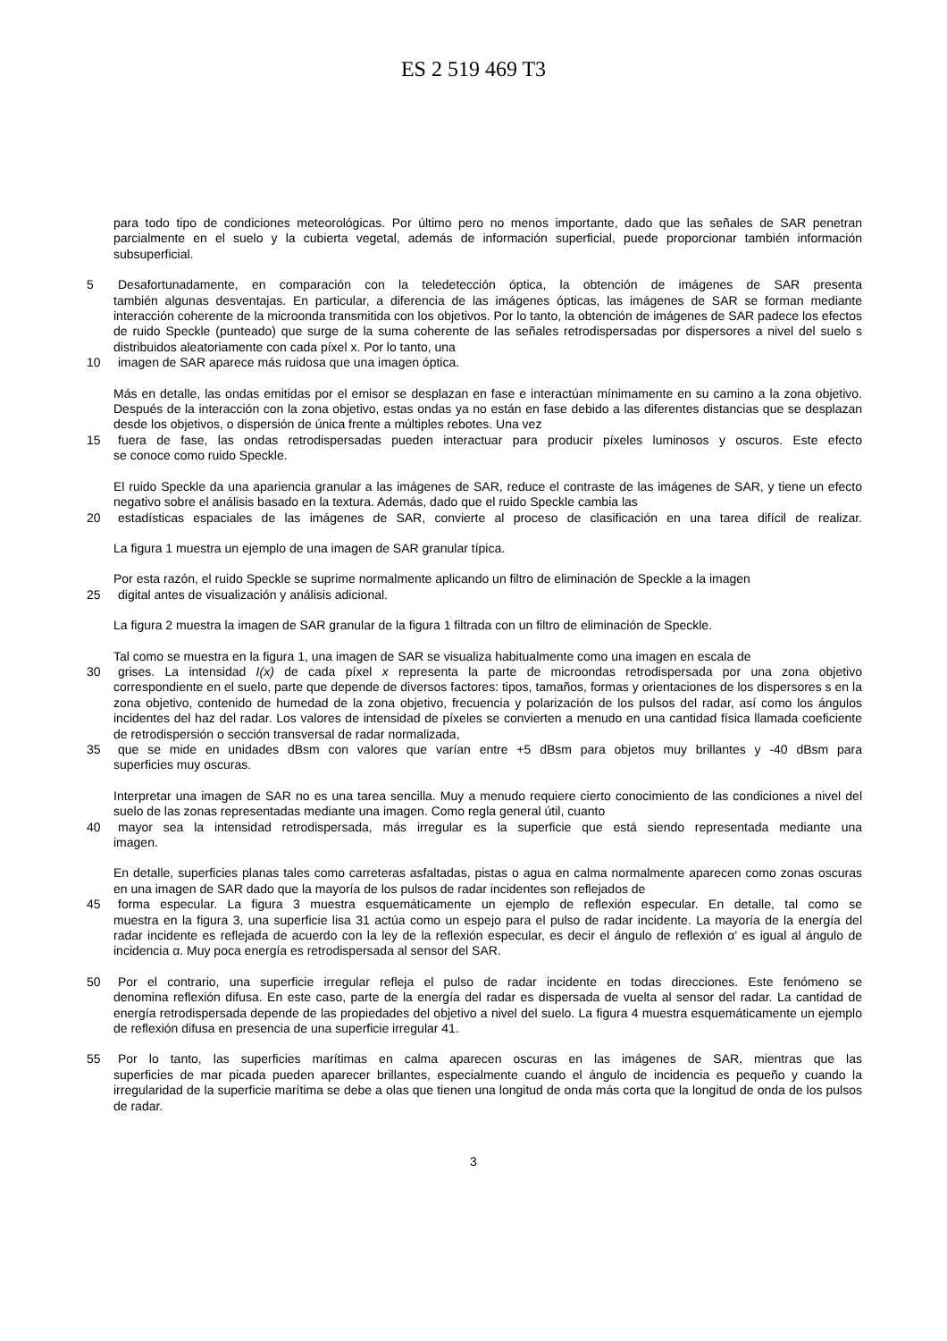ES 2 519 469 T3
para todo tipo de condiciones meteorológicas. Por último pero no menos importante, dado que las señales de SAR penetran parcialmente en el suelo y la cubierta vegetal, además de información superficial, puede proporcionar también información subsuperficial.
5 Desafortunadamente, en comparación con la teledetección óptica, la obtención de imágenes de SAR presenta
también algunas desventajas. En particular, a diferencia de las imágenes ópticas, las imágenes de SAR se forman mediante interacción coherente de la microonda transmitida con los objetivos. Por lo tanto, la obtención de imágenes de SAR padece los efectos de ruido Speckle (punteado) que surge de la suma coherente de las señales retrodispersadas por dispersores a nivel del suelo s distribuidos aleatoriamente con cada píxel x. Por lo tanto, una
10 imagen de SAR aparece más ruidosa que una imagen óptica.
Más en detalle, las ondas emitidas por el emisor se desplazan en fase e interactúan mínimamente en su camino a la zona objetivo. Después de la interacción con la zona objetivo, estas ondas ya no están en fase debido a las diferentes distancias que se desplazan desde los objetivos, o dispersión de única frente a múltiples rebotes. Una vez
15 fuera de fase, las ondas retrodispersadas pueden interactuar para producir píxeles luminosos y oscuros. Este efecto
se conoce como ruido Speckle.
El ruido Speckle da una apariencia granular a las imágenes de SAR, reduce el contraste de las imágenes de SAR, y tiene un efecto negativo sobre el análisis basado en la textura. Además, dado que el ruido Speckle cambia las
20 estadísticas espaciales de las imágenes de SAR, convierte al proceso de clasificación en una tarea difícil de realizar.
La figura 1 muestra un ejemplo de una imagen de SAR granular típica.
Por esta razón, el ruido Speckle se suprime normalmente aplicando un filtro de eliminación de Speckle a la imagen
25 digital antes de visualización y análisis adicional.
La figura 2 muestra la imagen de SAR granular de la figura 1 filtrada con un filtro de eliminación de Speckle.
Tal como se muestra en la figura 1, una imagen de SAR se visualiza habitualmente como una imagen en escala de
30 grises. La intensidad I(x) de cada píxel x representa la parte de microondas retrodispersada por una zona objetivo
correspondiente en el suelo, parte que depende de diversos factores: tipos, tamaños, formas y orientaciones de los dispersores s en la zona objetivo, contenido de humedad de la zona objetivo, frecuencia y polarización de los pulsos del radar, así como los ángulos incidentes del haz del radar. Los valores de intensidad de píxeles se convierten a menudo en una cantidad física llamada coeficiente de retrodispersión o sección transversal de radar normalizada,
35 que se mide en unidades dBsm con valores que varían entre +5 dBsm para objetos muy brillantes y -40 dBsm para
superficies muy oscuras.
Interpretar una imagen de SAR no es una tarea sencilla. Muy a menudo requiere cierto conocimiento de las condiciones a nivel del suelo de las zonas representadas mediante una imagen. Como regla general útil, cuanto
40 mayor sea la intensidad retrodispersada, más irregular es la superficie que está siendo representada mediante una
imagen.
En detalle, superficies planas tales como carreteras asfaltadas, pistas o agua en calma normalmente aparecen como zonas oscuras en una imagen de SAR dado que la mayoría de los pulsos de radar incidentes son reflejados de
45 forma especular. La figura 3 muestra esquemáticamente un ejemplo de reflexión especular. En detalle, tal como se
muestra en la figura 3, una superficie lisa 31 actúa como un espejo para el pulso de radar incidente. La mayoría de la energía del radar incidente es reflejada de acuerdo con la ley de la reflexión especular, es decir el ángulo de reflexión α' es igual al ángulo de incidencia α. Muy poca energía es retrodispersada al sensor del SAR.
50 Por el contrario, una superficie irregular refleja el pulso de radar incidente en todas direcciones. Este fenómeno se
denomina reflexión difusa. En este caso, parte de la energía del radar es dispersada de vuelta al sensor del radar. La cantidad de energía retrodispersada depende de las propiedades del objetivo a nivel del suelo. La figura 4 muestra esquemáticamente un ejemplo de reflexión difusa en presencia de una superficie irregular 41.
55 Por lo tanto, las superficies marítimas en calma aparecen oscuras en las imágenes de SAR, mientras que las
superficies de mar picada pueden aparecer brillantes, especialmente cuando el ángulo de incidencia es pequeño y cuando la irregularidad de la superficie marítima se debe a olas que tienen una longitud de onda más corta que la longitud de onda de los pulsos de radar.
3